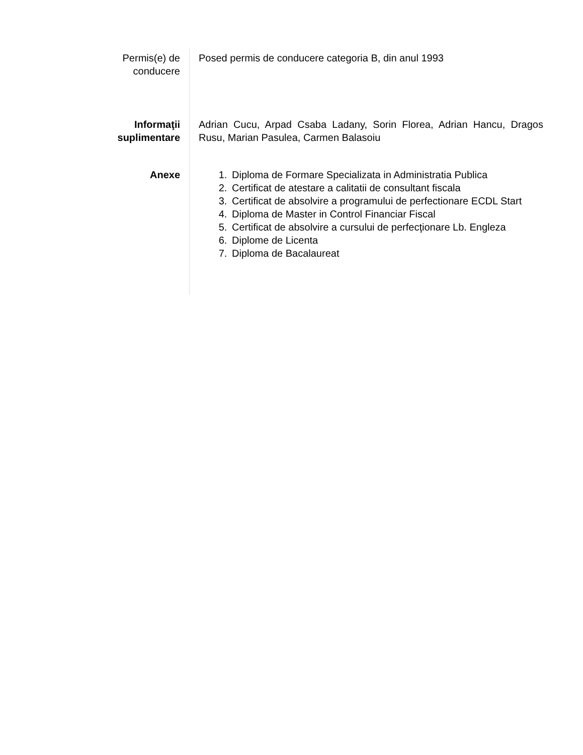Permis(e) de
conducere
Posed permis de conducere categoria B, din anul 1993
Informaţii
suplimentare
Adrian Cucu, Arpad Csaba Ladany, Sorin Florea, Adrian Hancu, Dragos Rusu, Marian Pasulea, Carmen Balasoiu
Anexe 1. Diploma de Formare Specializata in Administratia Publica
2. Certificat de atestare a calitatii de consultant fiscala
3. Certificat de absolvire a programului de perfectionare ECDL Start
4. Diploma de Master in Control Financiar Fiscal
5. Certificat de absolvire a cursului de perfecţionare Lb. Engleza
6. Diplome de Licenta
7. Diploma de Bacalaureat